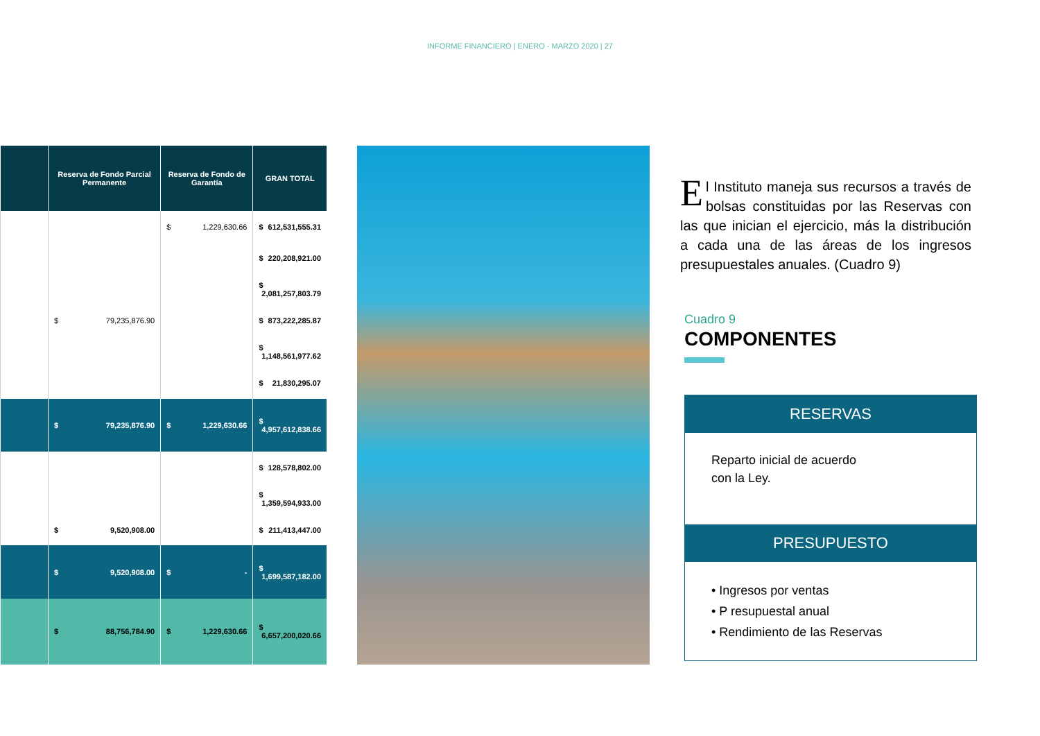INFORME FINANCIERO | ENERO - MARZO 2020 | 27
| | Reserva de Fondo Parcial Permanente | Reserva de Fondo de Garantía | GRAN TOTAL |
| --- | --- | --- | --- |
| | | $ 1,229,630.66 | $ 612,531,555.31 |
| | | | $ 220,208,921.00 |
| | | | $ 2,081,257,803.79 |
| | $ 79,235,876.90 | | $ 873,222,285.87 |
| | | | $ 1,148,561,977.62 |
| | | | $ 21,830,295.07 |
| | $ 79,235,876.90 | $ 1,229,630.66 | $ 4,957,612,838.66 |
| | | | $ 128,578,802.00 |
| | | | $ 1,359,594,933.00 |
| | $ 9,520,908.00 | | $ 211,413,447.00 |
| | $ 9,520,908.00 | $ - | $ 1,699,587,182.00 |
| | $ 88,756,784.90 | $ 1,229,630.66 | $ 6,657,200,020.66 |
El Instituto maneja sus recursos a través de bolsas constituidas por las Reservas con las que inician el ejercicio, más la distribución a cada una de las áreas de los ingresos presupuestales anuales. (Cuadro 9)
Cuadro 9
COMPONENTES
RESERVAS
Reparto inicial de acuerdo
con la Ley.
PRESUPUESTO
• Ingresos por ventas
• P resupuestal anual
• Rendimiento de las Reservas